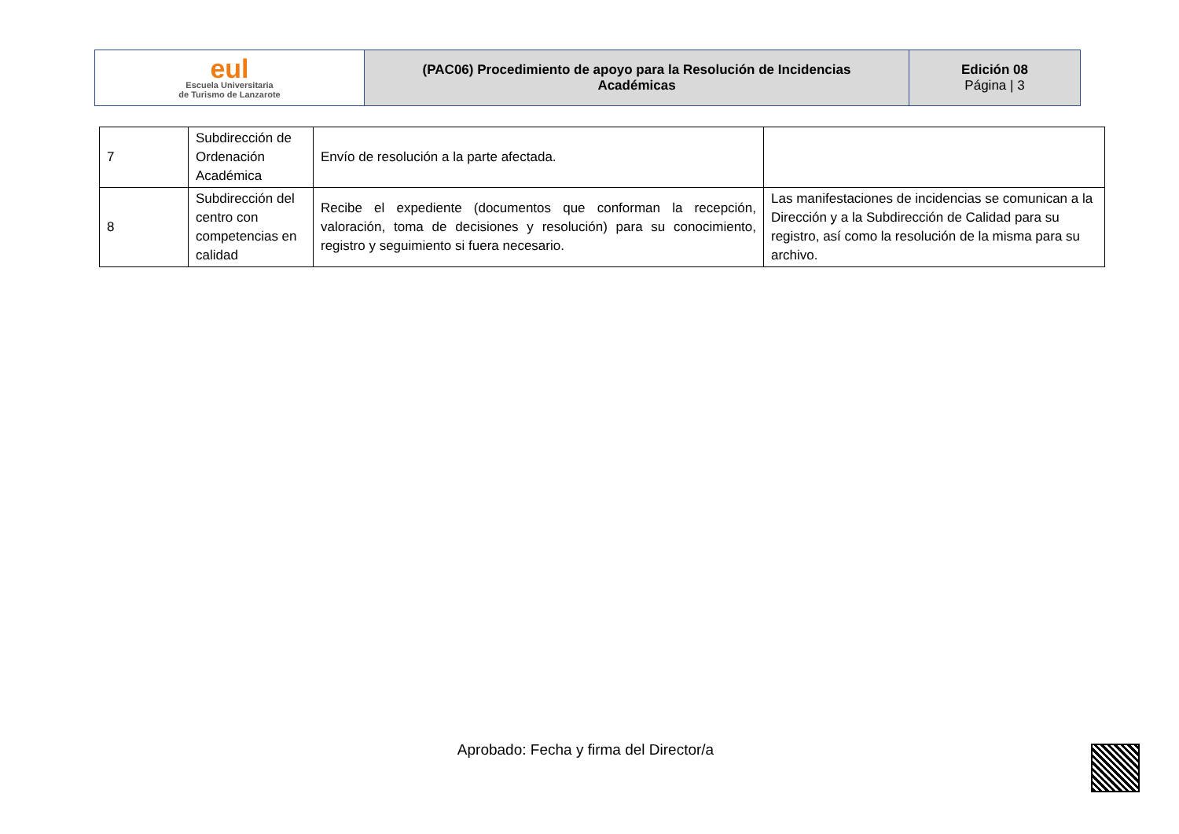| eul Escuela Universitaria de Turismo de Lanzarote | (PAC06) Procedimiento de apoyo para la Resolución de Incidencias Académicas | Edición 08 Página / 3 |
| 7 | Subdirección de Ordenación Académica | Envío de resolución a la parte afectada. | |
| 8 | Subdirección del centro con competencias en calidad | Recibe el expediente (documentos que conforman la recepción, valoración, toma de decisiones y resolución) para su conocimiento, registro y seguimiento si fuera necesario. | Las manifestaciones de incidencias se comunican a la Dirección y a la Subdirección de Calidad para su registro, así como la resolución de la misma para su archivo. |
Aprobado: Fecha y firma del Director/a